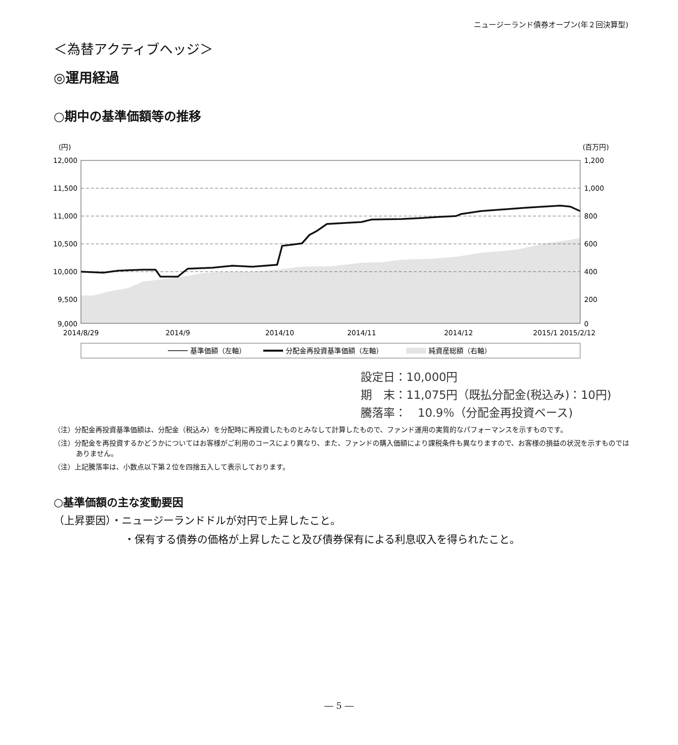ニュージーランド債券オープン(年２回決算型)
＜為替アクティブヘッジ＞
◎運用経過
○期中の基準価額等の推移
(円)
(百万円)
12,000
11,500
11,000
10,500
10,000
9,500
9,000
1,200
1,000
800
600
400
200
0
2014/8/29
2014/9
2014/10
2014/11
2014/12
2015/1
2015/2/12
基準価額（左軸）
分配金再投資基準価額（左軸）
純資産総額（右軸）
設定日：10,000円
期　末：11,075円（既払分配金(税込み)：10円)
騰落率：　10.9％（分配金再投資ベース)
（注）分配金再投資基準価額は、分配金（税込み）を分配時に再投資したものとみなして計算したもので、ファンド運用の実質的なパフォーマンスを示すものです。
（注）分配金を再投資するかどうかについてはお客様がご利用のコースにより異なり、また、ファンドの購入価額により課税条件も異なりますので、お客様の損益の状況を示すものではありません。
（注）上記騰落率は、小数点以下第２位を四捨五入して表示しております。
○基準価額の主な変動要因
（上昇要因）・ニュージーランドドルが対円で上昇したこと。
・保有する債券の価格が上昇したこと及び債券保有による利息収入を得られたこと。
― 5 ―